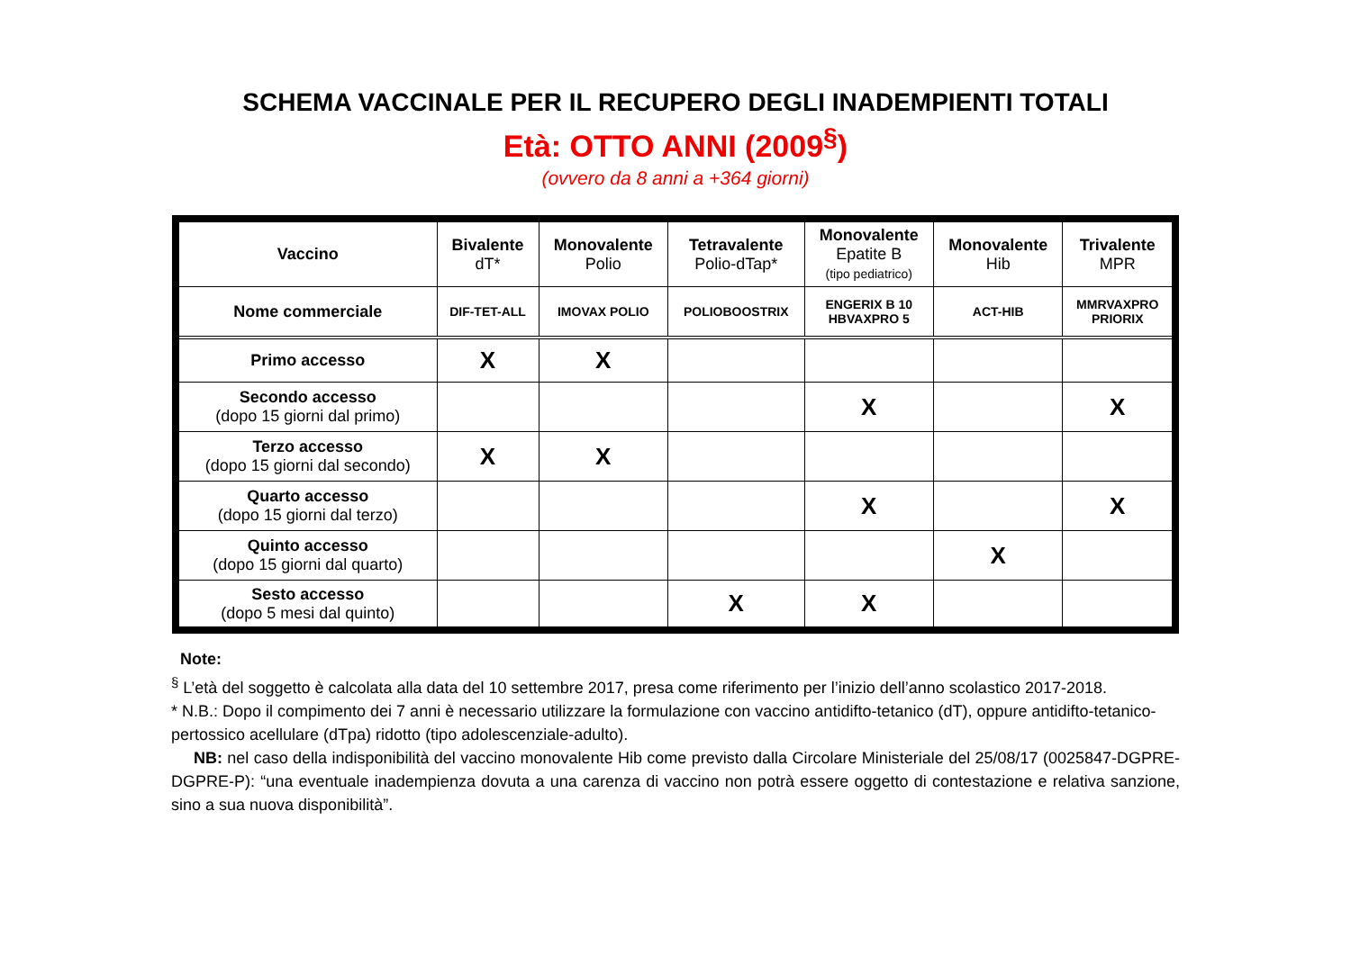SCHEMA VACCINALE PER IL RECUPERO DEGLI INADEMPIENTI TOTALI
Età: OTTO ANNI (2009<sup>§</sup>)
(ovvero da 8 anni a +364 giorni)
| Vaccino | Bivalente dT* | Monovalente Polio | Tetravalente Polio-dTap* | Monovalente Epatite B (tipo pediatrico) | Monovalente Hib | Trivalente MPR |
| --- | --- | --- | --- | --- | --- | --- |
| Nome commerciale | DIF-TET-ALL | IMOVAX POLIO | POLIOBOOSTRIX | ENGERIX B 10 HBVAXPRO 5 | ACT-HIB | MMRVAXPRO PRIORIX |
| Primo accesso | X | X | | | | |
| Secondo accesso (dopo 15 giorni dal primo) | | | | X | | X |
| Terzo accesso (dopo 15 giorni dal secondo) | X | X | | | | |
| Quarto accesso (dopo 15 giorni dal terzo) | | | | X | | X |
| Quinto accesso (dopo 15 giorni dal quarto) | | | | | X | |
| Sesto accesso (dopo 5 mesi dal quinto) | | | X | X | | |
Note:
<sup>§</sup> L’età del soggetto è calcolata alla data del 10 settembre 2017, presa come riferimento per l’inizio dell’anno scolastico 2017-2018.
* N.B.: Dopo il compimento dei 7 anni è necessario utilizzare la formulazione con vaccino antidifto-tetanico (dT), oppure antidifto-tetanico-pertossico acellulare (dTpa) ridotto (tipo adolescenziale-adulto).
NB: nel caso della indisponibilità del vaccino monovalente Hib come previsto dalla Circolare Ministeriale del 25/08/17 (0025847-DGPRE-DGPRE-P): “una eventuale inadempienza dovuta a una carenza di vaccino non potrà essere oggetto di contestazione e relativa sanzione, sino a sua nuova disponibilità”.